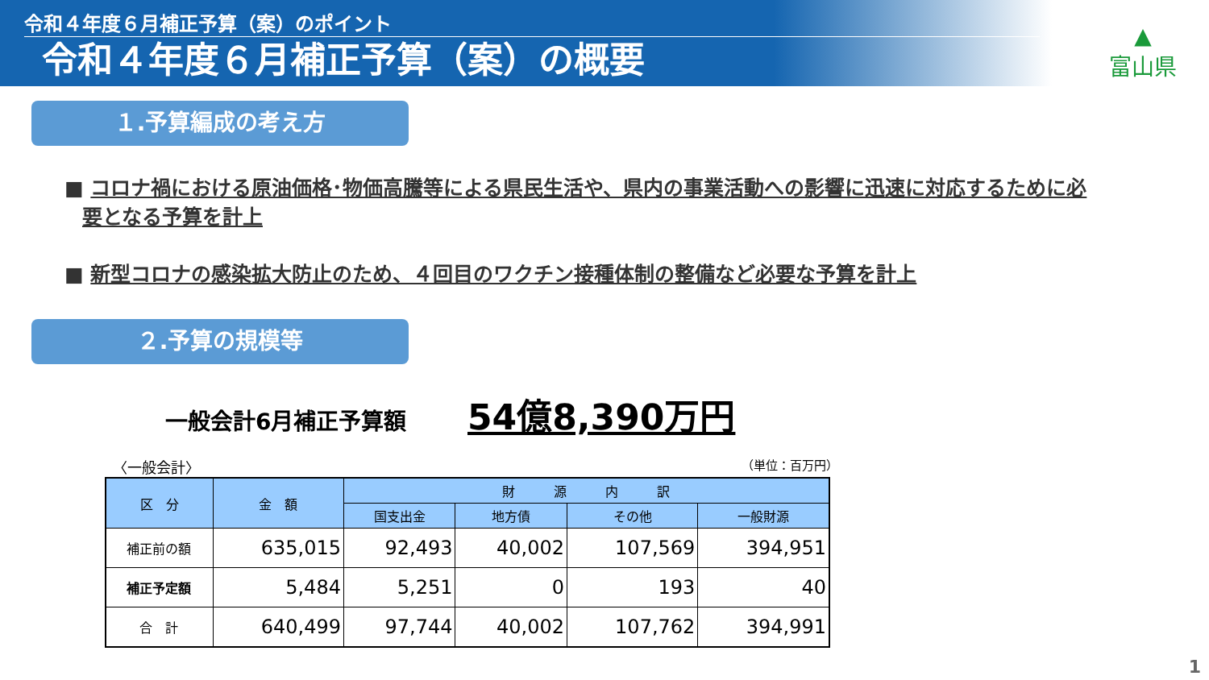令和４年度６月補正予算（案）のポイント
令和４年度６月補正予算（案）の概要
▲
富山県
１.予算編成の考え方
■ コロナ禍における原油価格･物価高騰等による県民生活や、県内の事業活動への影響に迅速に対応するために必要となる予算を計上
■ 新型コロナの感染拡大防止のため、４回目のワクチン接種体制の整備など必要な予算を計上
２.予算の規模等
一般会計6月補正予算額
54億8,390万円
〈一般会計〉 （単位：百万円）
| 区 分 | 金 額 | 財 源 内 訳 | | | |
| --- | --- | --- | --- | --- | --- |
| | | 国支出金 | 地方債 | その他 | 一般財源 |
| 補正前の額 | 635,015 | 92,493 | 40,002 | 107,569 | 394,951 |
| 補正予定額 | 5,484 | 5,251 | 0 | 193 | 40 |
| 合 計 | 640,499 | 97,744 | 40,002 | 107,762 | 394,991 |
1